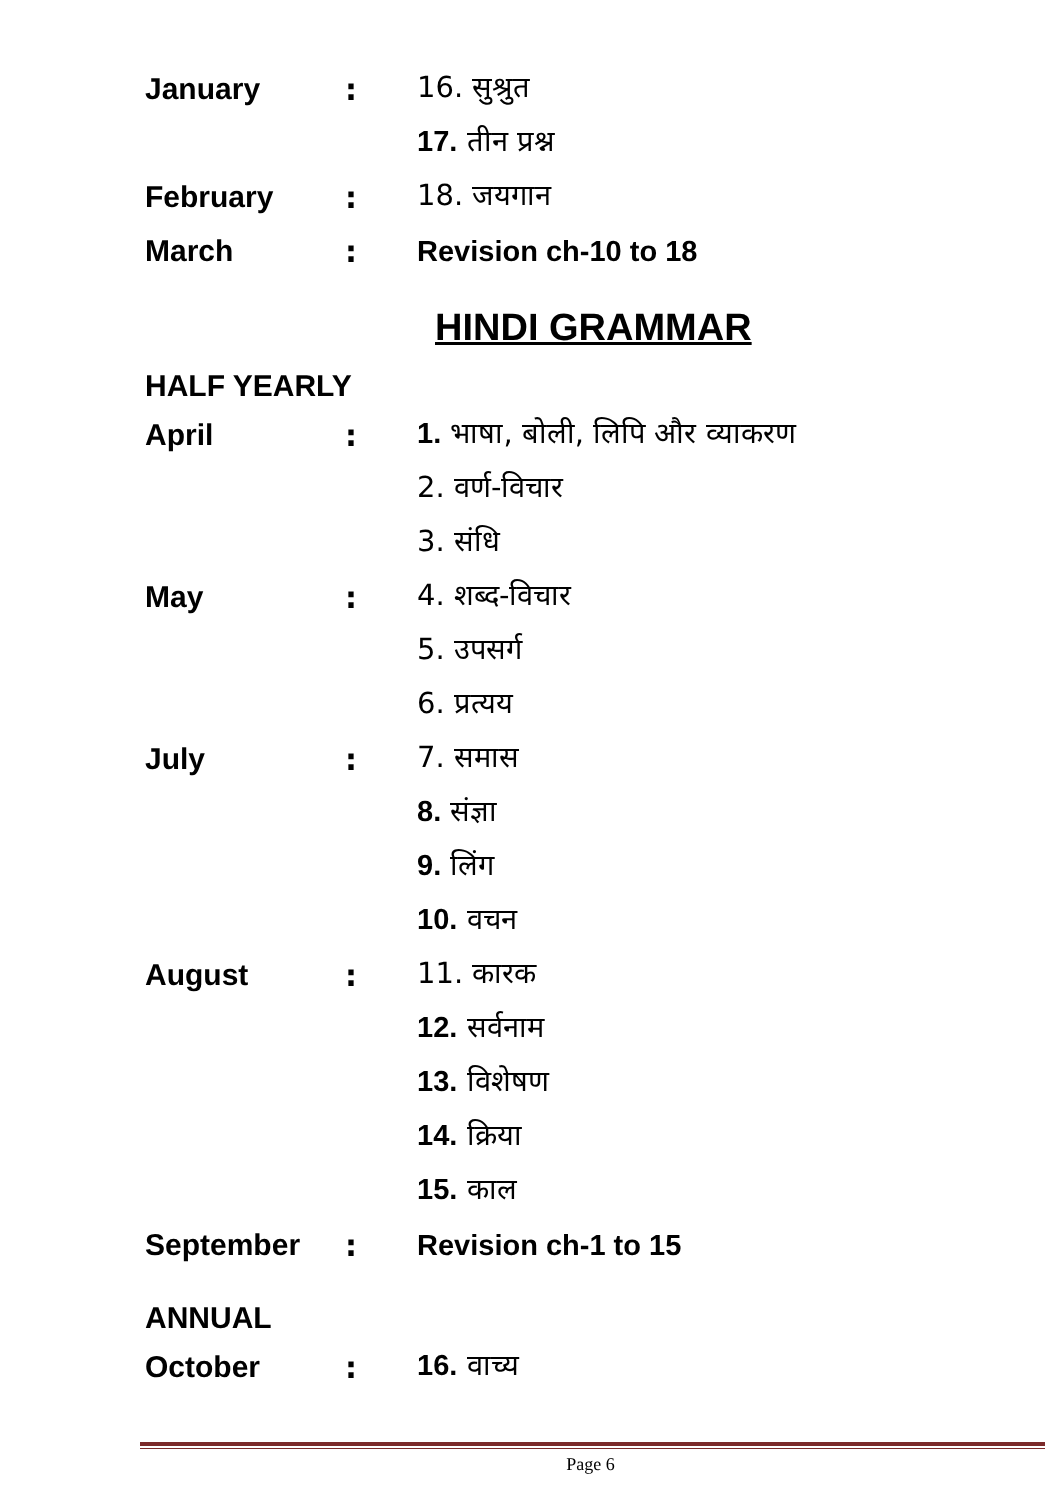January: 16. सुश्रुत
17. तीन प्रश्न
February: 18. जयगान
March: Revision ch-10 to 18
HINDI GRAMMAR
HALF YEARLY
April: 1. भाषा, बोली, लिपि और व्याकरण
2. वर्ण-विचार
3. संधि
May: 4. शब्द-विचार
5. उपसर्ग
6. प्रत्यय
July: 7. समास
8. संज्ञा
9. लिंग
10. वचन
August: 11. कारक
12. सर्वनाम
13. विशेषण
14. क्रिया
15. काल
September: Revision ch-1 to 15
ANNUAL
October: 16. वाच्य
Page 6